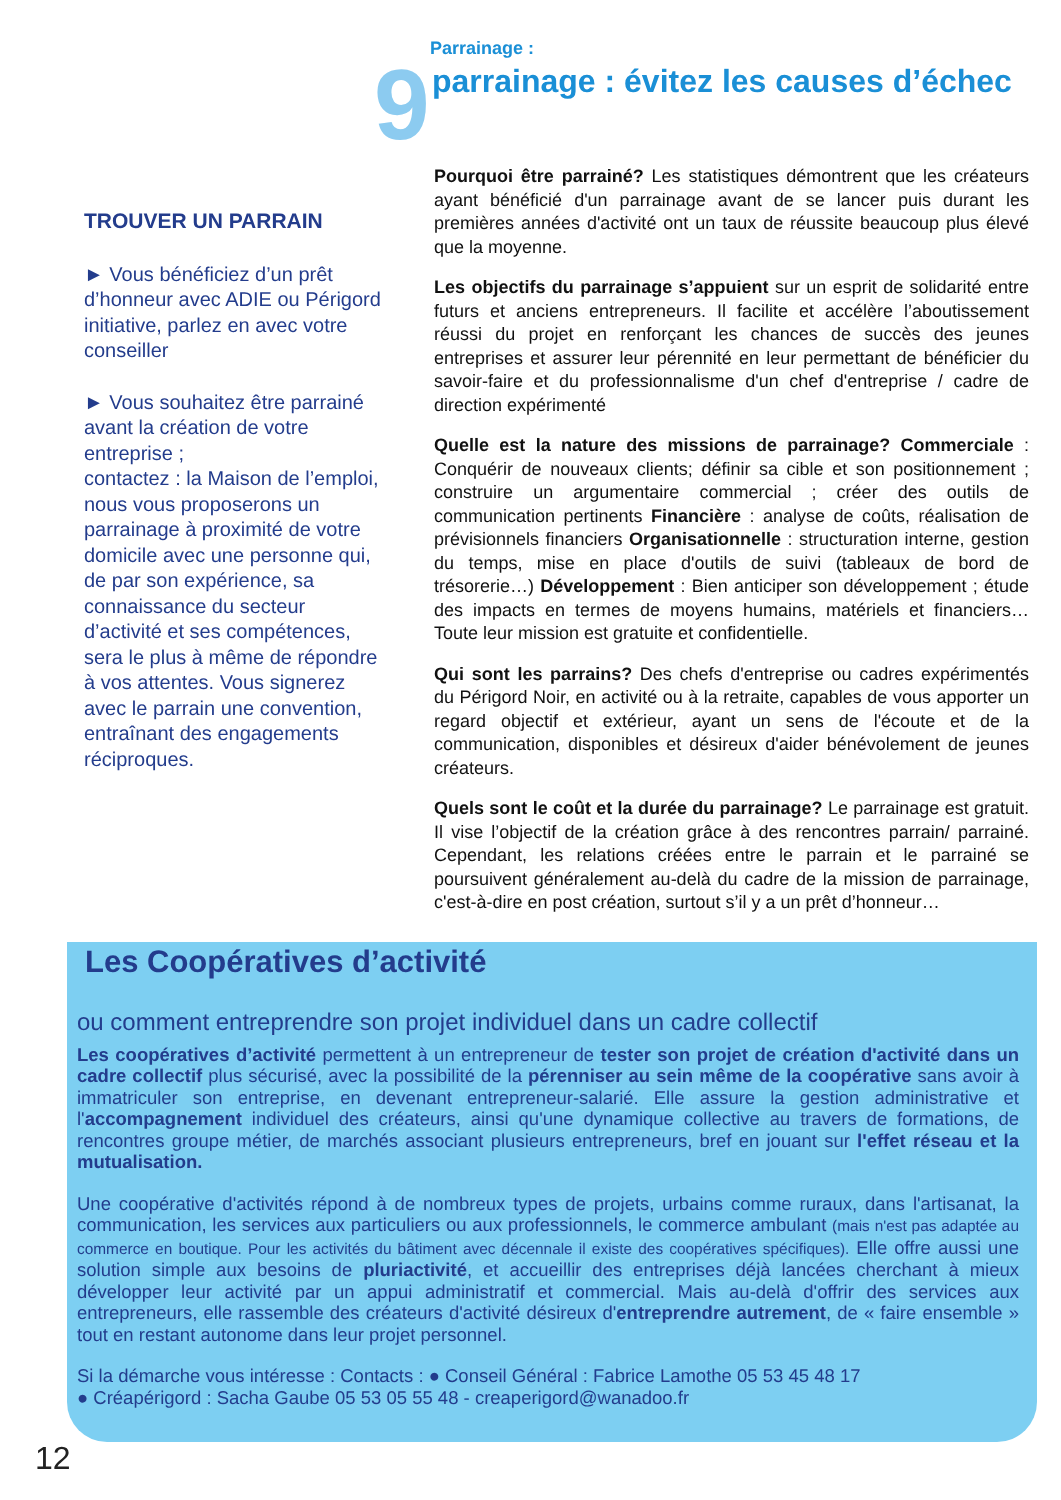TROUVER UN PARRAIN
► Vous bénéficiez d’un prêt d’honneur avec ADIE ou Périgord initiative, parlez en avec votre conseiller
► Vous souhaitez être parrainé avant la création de votre entreprise ;
contactez : la Maison de l’emploi, nous vous proposerons un parrainage à proximité de votre domicile avec une personne qui, de par son expérience, sa connaissance du secteur d’activité et ses compétences, sera le plus à même de répondre à vos attentes. Vous signerez avec le parrain une convention, entraînant des engagements réciproques.
Parrainage :
9
parrainage : évitez les causes d’échec
Pourquoi être parrainé? Les statistiques démontrent que les créateurs ayant bénéficié d'un parrainage avant de se lancer puis durant les premières années d'activité ont un taux de réussite beaucoup plus élevé que la moyenne.
Les objectifs du parrainage s’appuient sur un esprit de solidarité entre futurs et anciens entrepreneurs. Il facilite et accélère l’aboutissement réussi du projet en renforçant les chances de succès des jeunes entreprises et assurer leur pérennité en leur permettant de bénéficier du savoir-faire et du professionnalisme d'un chef d'entreprise / cadre de direction expérimenté
Quelle est la nature des missions de parrainage? Commerciale : Conquérir de nouveaux clients; définir sa cible et son positionnement ; construire un argumentaire commercial ; créer des outils de communication pertinents Financière : analyse de coûts, réalisation de prévisionnels financiers Organisationnelle : structuration interne, gestion du temps, mise en place d'outils de suivi (tableaux de bord de trésorerie…) Développement : Bien anticiper son développement ; étude des impacts en termes de moyens humains, matériels et financiers… Toute leur mission est gratuite et confidentielle.
Qui sont les parrains? Des chefs d'entreprise ou cadres expérimentés du Périgord Noir, en activité ou à la retraite, capables de vous apporter un regard objectif et extérieur, ayant un sens de l'écoute et de la communication, disponibles et désireux d'aider bénévolement de jeunes créateurs.
Quels sont le coût et la durée du parrainage? Le parrainage est gratuit. Il vise l’objectif de la création grâce à des rencontres parrain/ parrainé. Cependant, les relations créées entre le parrain et le parrainé se poursuivent généralement au-delà du cadre de la mission de parrainage, c'est-à-dire en post création, surtout s’il y a un prêt d’honneur…
Les Coopératives d’activité
ou comment entreprendre son projet individuel dans un cadre collectif
Les coopératives d’activité permettent à un entrepreneur de tester son projet de création d'activité dans un cadre collectif plus sécurisé, avec la possibilité de la pérenniser au sein même de la coopérative sans avoir à immatriculer son entreprise, en devenant entrepreneur-salarié. Elle assure la gestion administrative et l'accompagnement individuel des créateurs, ainsi qu'une dynamique collective au travers de formations, de rencontres groupe métier, de marchés associant plusieurs entrepreneurs, bref en jouant sur l'effet réseau et la mutualisation.
Une coopérative d'activités répond à de nombreux types de projets, urbains comme ruraux, dans l'artisanat, la communication, les services aux particuliers ou aux professionnels, le commerce ambulant (mais n'est pas adaptée au commerce en boutique. Pour les activités du bâtiment avec décennale il existe des coopératives spécifiques). Elle offre aussi une solution simple aux besoins de pluriactivité, et accueillir des entreprises déjà lancées cherchant à mieux développer leur activité par un appui administratif et commercial. Mais au-delà d'offrir des services aux entrepreneurs, elle rassemble des créateurs d'activité désireux d'entreprendre autrement, de « faire ensemble » tout en restant autonome dans leur projet personnel.
Si la démarche vous intéresse : Contacts : ● Conseil Général : Fabrice Lamothe 05 53 45 48 17
● Créapérigord : Sacha Gaube 05 53 05 55 48 - creaperigord@wanadoo.fr
12